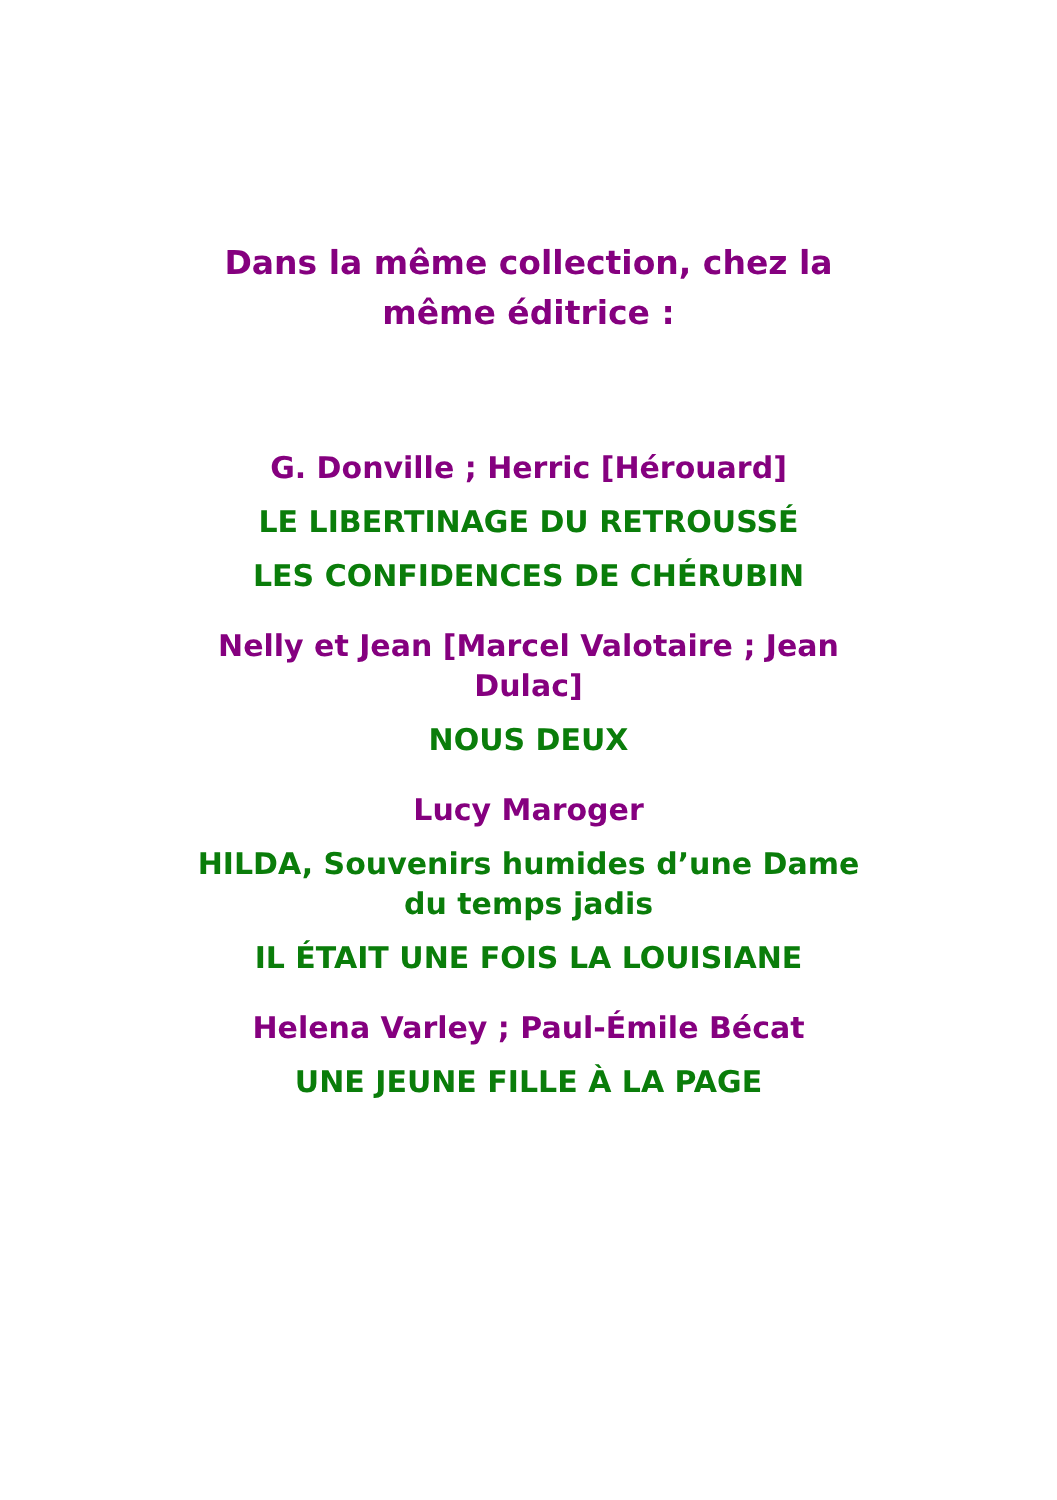Dans la même collection, chez la même éditrice :
G. Donville ; Herric [Hérouard]
LE LIBERTINAGE DU RETROUSSÉ
LES CONFIDENCES DE CHÉRUBIN
Nelly et Jean [Marcel Valotaire ; Jean Dulac]
NOUS DEUX
Lucy Maroger
HILDA, Souvenirs humides d’une Dame du temps jadis
IL ÉTAIT UNE FOIS LA LOUISIANE
Helena Varley ; Paul-Émile Bécat
UNE JEUNE FILLE À LA PAGE